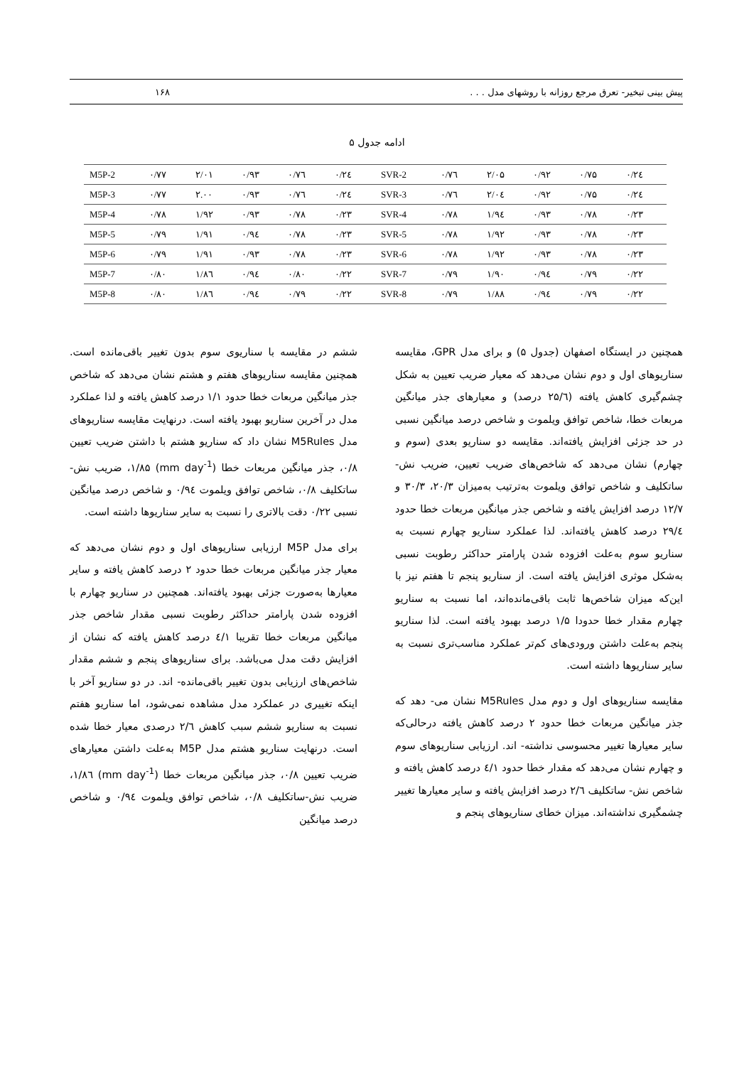پیش بینی تبخیر- تعرق مرجع روزانه با روشهای مدل . . . ۱۶۸
ادامه جدول ۵
| M5P-2 | ۰/۷۷ | ۲/۰۱ | ۰/۹۳ | ۰/۷٦ | ۰/۲٤ | SVR-2 | ۰/۷٦ | ۲/۰۵ | ۰/۹۲ | ۰/۷۵ | ۰/۲٤ |
| M5P-3 | ۰/۷۷ | ۲.۰۰ | ۰/۹۳ | ۰/۷٦ | ۰/۲٤ | SVR-3 | ۰/۷٦ | ۲/۰٤ | ۰/۹۲ | ۰/۷۵ | ۰/۲٤ |
| M5P-4 | ۰/۷۸ | ۱/۹۲ | ۰/۹۳ | ۰/۷۸ | ۰/۲۳ | SVR-4 | ۰/۷۸ | ۱/۹٤ | ۰/۹۳ | ۰/۷۸ | ۰/۲۳ |
| M5P-5 | ۰/۷۹ | ۱/۹۱ | ۰/۹٤ | ۰/۷۸ | ۰/۲۳ | SVR-5 | ۰/۷۸ | ۱/۹۲ | ۰/۹۳ | ۰/۷۸ | ۰/۲۳ |
| M5P-6 | ۰/۷۹ | ۱/۹۱ | ۰/۹۳ | ۰/۷۸ | ۰/۲۳ | SVR-6 | ۰/۷۸ | ۱/۹۲ | ۰/۹۳ | ۰/۷۸ | ۰/۲۳ |
| M5P-7 | ۰/۸۰ | ۱/۸٦ | ۰/۹٤ | ۰/۸۰ | ۰/۲۲ | SVR-7 | ۰/۷۹ | ۱/۹۰ | ۰/۹٤ | ۰/۷۹ | ۰/۲۲ |
| M5P-8 | ۰/۸۰ | ۱/۸٦ | ۰/۹٤ | ۰/۷۹ | ۰/۲۲ | SVR-8 | ۰/۷۹ | ۱/۸۸ | ۰/۹٤ | ۰/۷۹ | ۰/۲۲ |
همچنین در ایستگاه اصفهان (جدول ۵) و برای مدل GPR، مقایسه سناریوهای اول و دوم نشان می‌دهد که معیار ضریب تعیین به شکل چشم‌گیری کاهش یافته (۲۵/٦ درصد) و معیارهای جذر میانگین مربعات خطا، شاخص توافق ویلموت و شاخص درصد میانگین نسبی در حد جزئی افزایش یافته‌اند. مقایسه دو سناریو بعدی (سوم و چهارم) نشان می‌دهد که شاخص‌های ضریب تعیین، ضریب نش-ساتکلیف و شاخص توافق ویلموت به‌ترتیب به‌میزان ۲۰/۳، ۳۰/۳ و ۱۲/۷ درصد افزایش یافته و شاخص جذر میانگین مربعات خطا حدود ۲۹/٤ درصد کاهش یافته‌اند. لذا عملکرد سناریو چهارم نسبت به سناریو سوم به‌علت افزوده شدن پارامتر حداکثر رطوبت نسبی به‌شکل موثری افزایش یافته است. از سناریو پنجم تا هفتم نیز با این‌که میزان شاخص‌ها ثابت باقی‌مانده‌اند، اما نسبت به سناریو چهارم مقدار خطا حدودا ۱/۵ درصد بهبود یافته است. لذا سناریو پنجم به‌علت داشتن ورودی‌های کم‌تر عملکرد مناسب‌تری نسبت به سایر سناریوها داشته است.
مقایسه سناریوهای اول و دوم مدل M5Rules نشان می- دهد که جذر میانگین مربعات خطا حدود ۲ درصد کاهش یافته درحالی‌که سایر معیارها تغییر محسوسی نداشته- اند. ارزیابی سناریوهای سوم و چهارم نشان می‌دهد که مقدار خطا حدود ٤/۱ درصد کاهش یافته و شاخص نش- ساتکلیف ۲/٦ درصد افزایش یافته و سایر معیارها تغییر چشمگیری نداشته‌اند. میزان خطای سناریوهای پنجم و
ششم در مقایسه با سناریوی سوم بدون تغییر باقی‌مانده است. همچنین مقایسه سناریوهای هفتم و هشتم نشان می‌دهد که شاخص جذر میانگین مربعات خطا حدود ۱/۱ درصد کاهش یافته و لذا عملکرد مدل در آخرین سناریو بهبود یافته است. درنهایت مقایسه سناریوهای مدل M5Rules نشان داد که سناریو هشتم با داشتن ضریب تعیین ۰/۸، جذر میانگین مربعات خطا (mm day<sup>-1</sup>) ۱/۸۵، ضریب نش-ساتکلیف ۰/۸، شاخص توافق ویلموت ۰/۹٤ و شاخص درصد میانگین نسبی ۰/۲۲ دقت بالاتری را نسبت به سایر سناریوها داشته است.
برای مدل M5P ارزیابی سناریوهای اول و دوم نشان می‌دهد که معیار جذر میانگین مربعات خطا حدود ۲ درصد کاهش یافته و سایر معیارها به‌صورت جزئی بهبود یافته‌اند. همچنین در سناریو چهارم با افزوده شدن پارامتر حداکثر رطوبت نسبی مقدار شاخص جذر میانگین مربعات خطا تقریبا ٤/۱ درصد کاهش یافته که نشان از افزایش دقت مدل می‌باشد. برای سناریوهای پنجم و ششم مقدار شاخص‌های ارزیابی بدون تغییر باقی‌مانده- اند. در دو سناریو آخر با اینکه تغییری در عملکرد مدل مشاهده نمی‌شود، اما سناریو هفتم نسبت به سناریو ششم سبب کاهش ۲/٦ درصدی معیار خطا شده است. درنهایت سناریو هشتم مدل M5P به‌علت داشتن معیارهای ضریب تعیین ۰/۸، جذر میانگین مربعات خطا (mm day<sup>-1</sup>) ۱/۸٦، ضریب نش-ساتکلیف ۰/۸، شاخص توافق ویلموت ۰/۹٤ و شاخص درصد میانگین